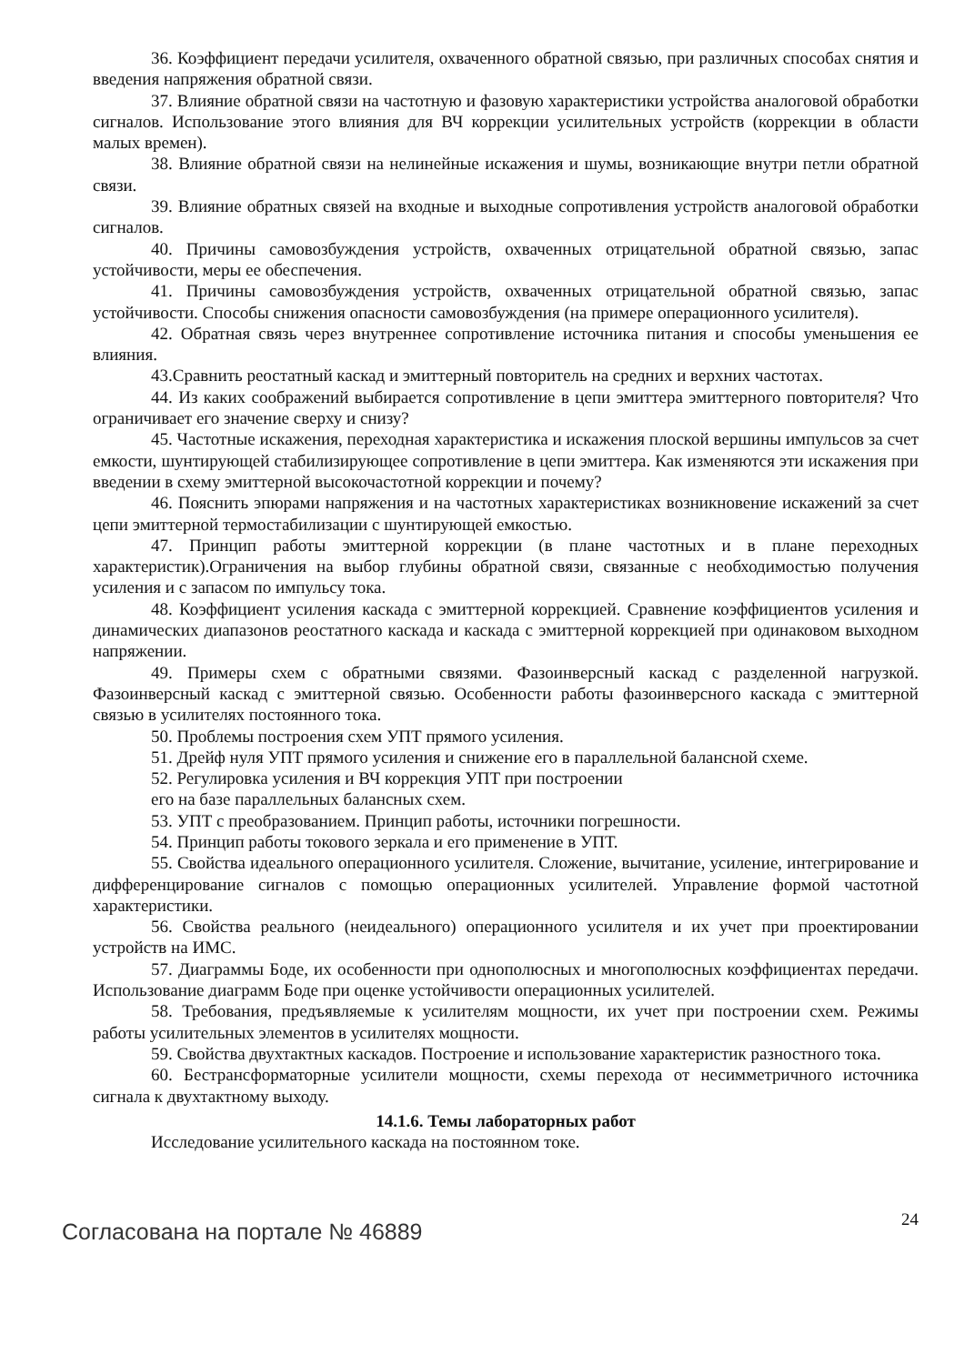36. Коэффициент передачи усилителя, охваченного обратной связью, при различных способах снятия и введения напряжения обратной связи.
37. Влияние обратной связи на частотную и фазовую характеристики устройства аналоговой обработки сигналов. Использование этого влияния для ВЧ коррекции усилительных устройств (коррекции в области малых времен).
38. Влияние обратной связи на нелинейные искажения и шумы, возникающие внутри петли обратной связи.
39. Влияние обратных связей на входные и выходные сопротивления устройств аналоговой обработки сигналов.
40. Причины самовозбуждения устройств, охваченных отрицательной обратной связью, запас устойчивости, меры ее обеспечения.
41. Причины самовозбуждения устройств, охваченных отрицательной обратной связью, запас устойчивости. Способы снижения опасности самовозбуждения (на примере операционного усилителя).
42. Обратная связь через внутреннее сопротивление источника питания и способы уменьшения ее влияния.
43.Сравнить реостатный каскад и эмиттерный повторитель на средних и верхних частотах.
44. Из каких соображений выбирается сопротивление в цепи эмиттера эмиттерного повторителя? Что ограничивает его значение сверху и снизу?
45. Частотные искажения, переходная характеристика и искажения плоской вершины импульсов за счет емкости, шунтирующей стабилизирующее сопротивление в цепи эмиттера. Как изменяются эти искажения при введении в схему эмиттерной высокочастотной коррекции и почему?
46. Пояснить эпюрами напряжения и на частотных характеристиках возникновение искажений за счет цепи эмиттерной термостабилизации с шунтирующей емкостью.
47. Принцип работы эмиттерной коррекции (в плане частотных и в плане переходных характеристик).Ограничения на выбор глубины обратной связи, связанные с необходимостью получения усиления и с запасом по импульсу тока.
48. Коэффициент усиления каскада с эмиттерной коррекцией. Сравнение коэффициентов усиления и динамических диапазонов реостатного каскада и каскада с эмиттерной коррекцией при одинаковом выходном напряжении.
49. Примеры схем с обратными связями. Фазоинверсный каскад с разделенной нагрузкой. Фазоинверсный каскад с эмиттерной связью. Особенности работы фазоинверсного каскада с эмиттерной связью в усилителях постоянного тока.
50. Проблемы построения схем УПТ прямого усиления.
51. Дрейф нуля УПТ прямого усиления и снижение его в параллельной балансной схеме.
52. Регулировка усиления и ВЧ коррекция УПТ при построении
его на базе параллельных балансных схем.
53. УПТ с преобразованием. Принцип работы, источники погрешности.
54. Принцип работы токового зеркала и его применение в УПТ.
55. Свойства идеального операционного усилителя. Сложение, вычитание, усиление, интегрирование и дифференцирование сигналов с помощью операционных усилителей. Управление формой частотной характеристики.
56. Свойства реального (неидеального) операционного усилителя и их учет при проектировании устройств на ИМС.
57. Диаграммы Боде, их особенности при однополюсных и многополюсных коэффициентах передачи. Использование диаграмм Боде при оценке устойчивости операционных усилителей.
58. Требования, предъявляемые к усилителям мощности, их учет при построении схем. Режимы работы усилительных элементов в усилителях мощности.
59. Свойства двухтактных каскадов. Построение и использование характеристик разностного тока.
60. Бестрансформаторные усилители мощности, схемы перехода от несимметричного источника сигнала к двухтактному выходу.
14.1.6. Темы лабораторных работ
Исследование усилительного каскада на постоянном токе.
Согласована на портале № 46889 24